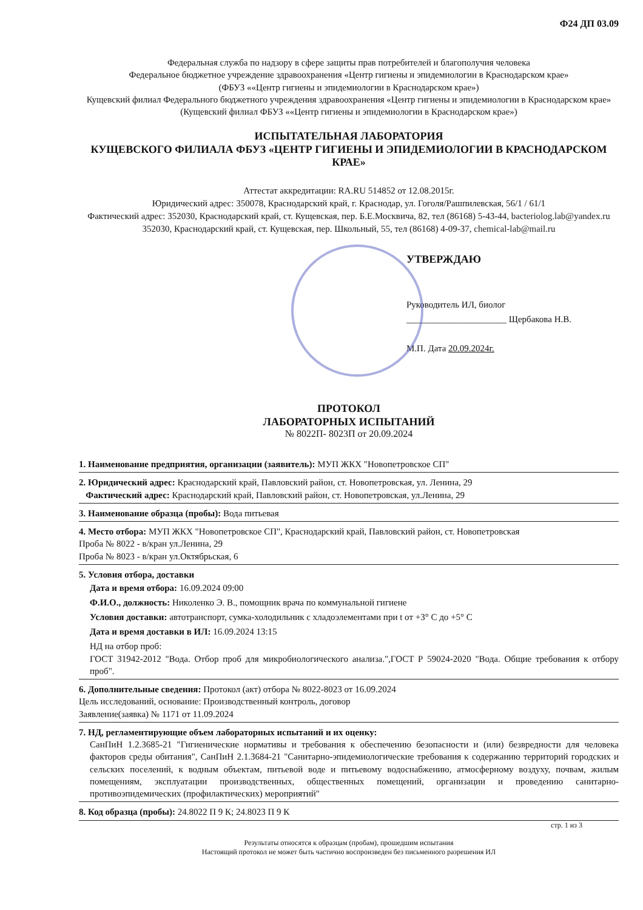Ф24 ДП 03.09
Федеральная служба по надзору в сфере защиты прав потребителей и благополучия человека
Федеральное бюджетное учреждение здравоохранения «Центр гигиены и эпидемиологии в Краснодарском крае»
(ФБУЗ ««Центр гигиены и эпидемиологии в Краснодарском крае»)
Кущевский филиал Федерального бюджетного учреждения здравоохранения «Центр гигиены и эпидемиологии в Краснодарском крае» (Кущевский филиал ФБУЗ ««Центр гигиены и эпидемиологии в Краснодарском крае»)
ИСПЫТАТЕЛЬНАЯ ЛАБОРАТОРИЯ
КУЩЕВСКОГО ФИЛИАЛА ФБУЗ «ЦЕНТР ГИГИЕНЫ И ЭПИДЕМИОЛОГИИ В КРАСНОДАРСКОМ КРАЕ»
Аттестат аккредитации: RA.RU 514852 от 12.08.2015г.
Юридический адрес: 350078, Краснодарский край, г. Краснодар, ул. Гоголя/Рашпилевская, 56/1 / 61/1
Фактический адрес: 352030, Краснодарский край, ст. Кущевская, пер. Б.Е.Москвича, 82, тел (86168) 5-43-44, bacteriolog.lab@yandex.ru
352030, Краснодарский край, ст. Кущевская, пер. Школьный, 55, тел (86168) 4-09-37, chemical-lab@mail.ru
УТВЕРЖДАЮ
Руководитель ИЛ, биолог
______________________ Щербакова Н.В.
М.П. Дата 20.09.2024г.
ПРОТОКОЛ
ЛАБОРАТОРНЫХ ИСПЫТАНИЙ
№ 8022П- 8023П от 20.09.2024
1. Наименование предприятия, организации (заявитель): МУП ЖКХ "Новопетровское СП"
2. Юридический адрес: Краснодарский край, Павловский район, ст. Новопетровская, ул. Ленина, 29
Фактический адрес: Краснодарский край, Павловский район, ст. Новопетровская, ул.Ленина, 29
3. Наименование образца (пробы): Вода питьевая
4. Место отбора: МУП ЖКХ "Новопетровское СП", Краснодарский край, Павловский район, ст. Новопетровская
Проба № 8022 - в/кран ул.Ленина, 29
Проба № 8023 - в/кран ул.Октябрьская, 6
5. Условия отбора, доставки
Дата и время отбора: 16.09.2024 09:00
Ф.И.О., должность: Николенко Э. В., помощник врача по коммунальной гигиене
Условия доставки: автотранспорт, сумка-холодильник с хладоэлементами при t от +3° C до +5° C
Дата и время доставки в ИЛ: 16.09.2024 13:15
НД на отбор проб:
ГОСТ 31942-2012 "Вода. Отбор проб для микробиологического анализа.",ГОСТ Р 59024-2020 "Вода. Общие требования к отбору проб".
6. Дополнительные сведения: Протокол (акт) отбора № 8022-8023 от 16.09.2024
Цель исследований, основание: Производственный контроль, договор
Заявление(заявка) № 1171 от 11.09.2024
7. НД, регламентирующие объем лабораторных испытаний и их оценку:
СанПиН 1.2.3685-21 "Гигиенические нормативы и требования к обеспечению безопасности и (или) безвредности для человека факторов среды обитания", СанПиН 2.1.3684-21 "Санитарно-эпидемиологические требования к содержанию территорий городских и сельских поселений, к водным объектам, питьевой воде и питьевому водоснабжению, атмосферному воздуху, почвам, жилым помещениям, эксплуатации производственных, общественных помещений, организации и проведению санитарно-противоэпидемических (профилактических) мероприятий"
8. Код образца (пробы): 24.8022 П 9 К; 24.8023 П 9 К
стр. 1 из 3
Результаты относятся к образцам (пробам), прошедшим испытания
Настоящий протокол не может быть частично воспроизведен без письменного разрешения ИЛ